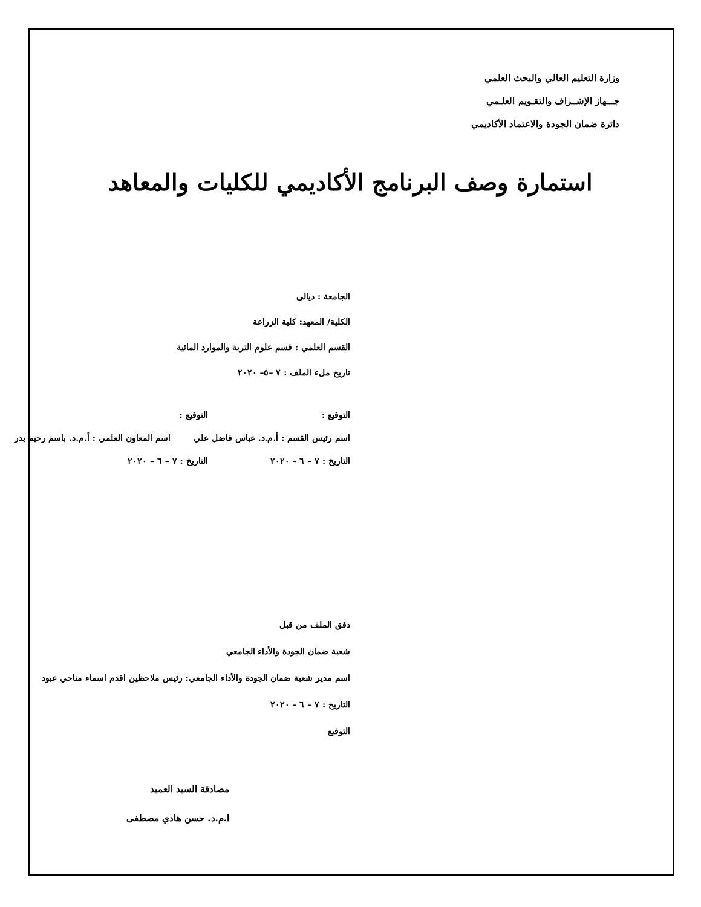وزارة التعليم العالي والبحث العلمي
جـــهاز الإشــراف والتقـويم العلـمي
دائرة ضمان الجودة والاعتماد الأكاديمي
استمارة وصف البرنامج الأكاديمي للكليات والمعاهد
الجامعة : ديالى
الكلية/ المعهد: كلية الزراعة
القسم العلمي : قسم علوم التربة والموارد المائية
تاريخ ملء الملف : ٧ –٥– ٢٠٢٠
التوقيع : التوقيع :
اسم رئيس القسم : أ.م.د. عباس فاضل علي اسم المعاون العلمي : أ.م.د. باسم رحيم بدر
التاريخ : ٧ – ٦ – ٢٠٢٠ التاريخ : ٧ – ٦ – ٢٠٢٠
دقق الملف من قبل
شعبة ضمان الجودة والأداء الجامعي
اسم مدير شعبة ضمان الجودة والأداء الجامعي: رئيس ملاحظين اقدم اسماء مناحي عبود
التاريخ : ٧ – ٦ – ٢٠٢٠
التوقيع
مصادقة السيد العميد
ا.م.د. حسن هادي مصطفى